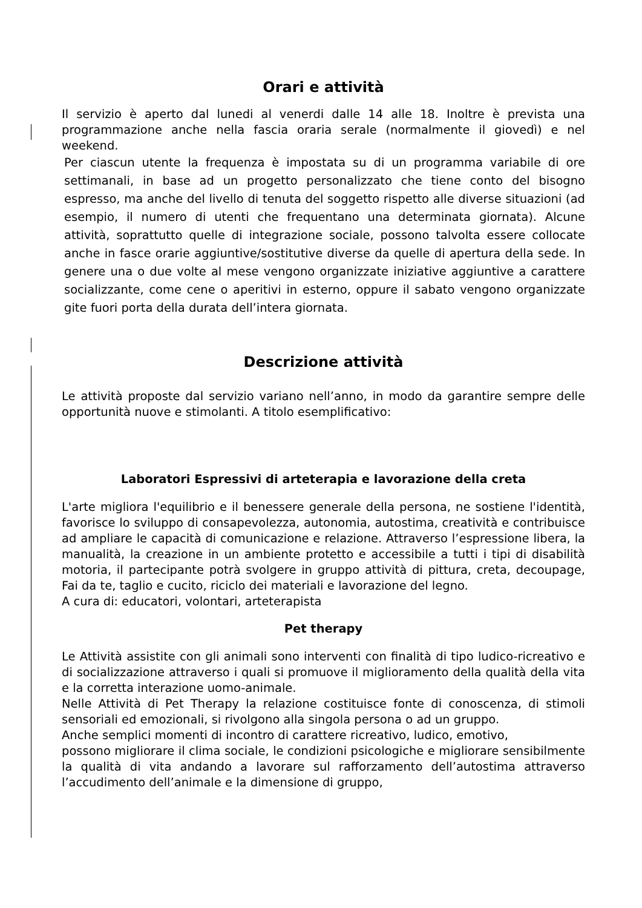Orari e attività
Il servizio è aperto dal lunedi al venerdi dalle 14 alle 18. Inoltre è prevista una programmazione anche nella fascia oraria serale (normalmente il giovedì) e nel weekend.
Per ciascun utente la frequenza è impostata su di un programma variabile di ore settimanali, in base ad un progetto personalizzato che tiene conto del bisogno espresso, ma anche del livello di tenuta del soggetto rispetto alle diverse situazioni (ad esempio, il numero di utenti che frequentano una determinata giornata). Alcune attività, soprattutto quelle di integrazione sociale, possono talvolta essere collocate anche in fasce orarie aggiuntive/sostitutive diverse da quelle di apertura della sede. In genere una o due volte al mese vengono organizzate iniziative aggiuntive a carattere socializzante, come cene o aperitivi in esterno, oppure il sabato vengono organizzate gite fuori porta della durata dell’intera giornata.
Descrizione attività
Le attività proposte dal servizio variano nell’anno, in modo da garantire sempre delle opportunità nuove e stimolanti. A titolo esemplificativo:
Laboratori Espressivi di arteterapia e lavorazione della creta
L'arte migliora l'equilibrio e il benessere generale della persona, ne sostiene l'identità, favorisce lo sviluppo di consapevolezza, autonomia, autostima, creatività e contribuisce ad ampliare le capacità di comunicazione e relazione. Attraverso l’espressione libera, la manualità, la creazione in un ambiente protetto e accessibile a tutti i tipi di disabilità motoria, il partecipante potrà svolgere in gruppo attività di pittura, creta, decoupage, Fai da te, taglio e cucito, riciclo dei materiali e lavorazione del legno.
A cura di: educatori, volontari, arteterapista
Pet therapy
Le Attività assistite con gli animali sono interventi con finalità di tipo ludico-ricreativo e di socializzazione attraverso i quali si promuove il miglioramento della qualità della vita e la corretta interazione uomo-animale.
Nelle Attività di Pet Therapy la relazione costituisce fonte di conoscenza, di stimoli sensoriali ed emozionali, si rivolgono alla singola persona o ad un gruppo.
Anche semplici momenti di incontro di carattere ricreativo, ludico, emotivo,
possono migliorare il clima sociale, le condizioni psicologiche e migliorare sensibilmente la qualità di vita andando a lavorare sul rafforzamento dell’autostima attraverso l’accudimento dell’animale e la dimensione di gruppo,